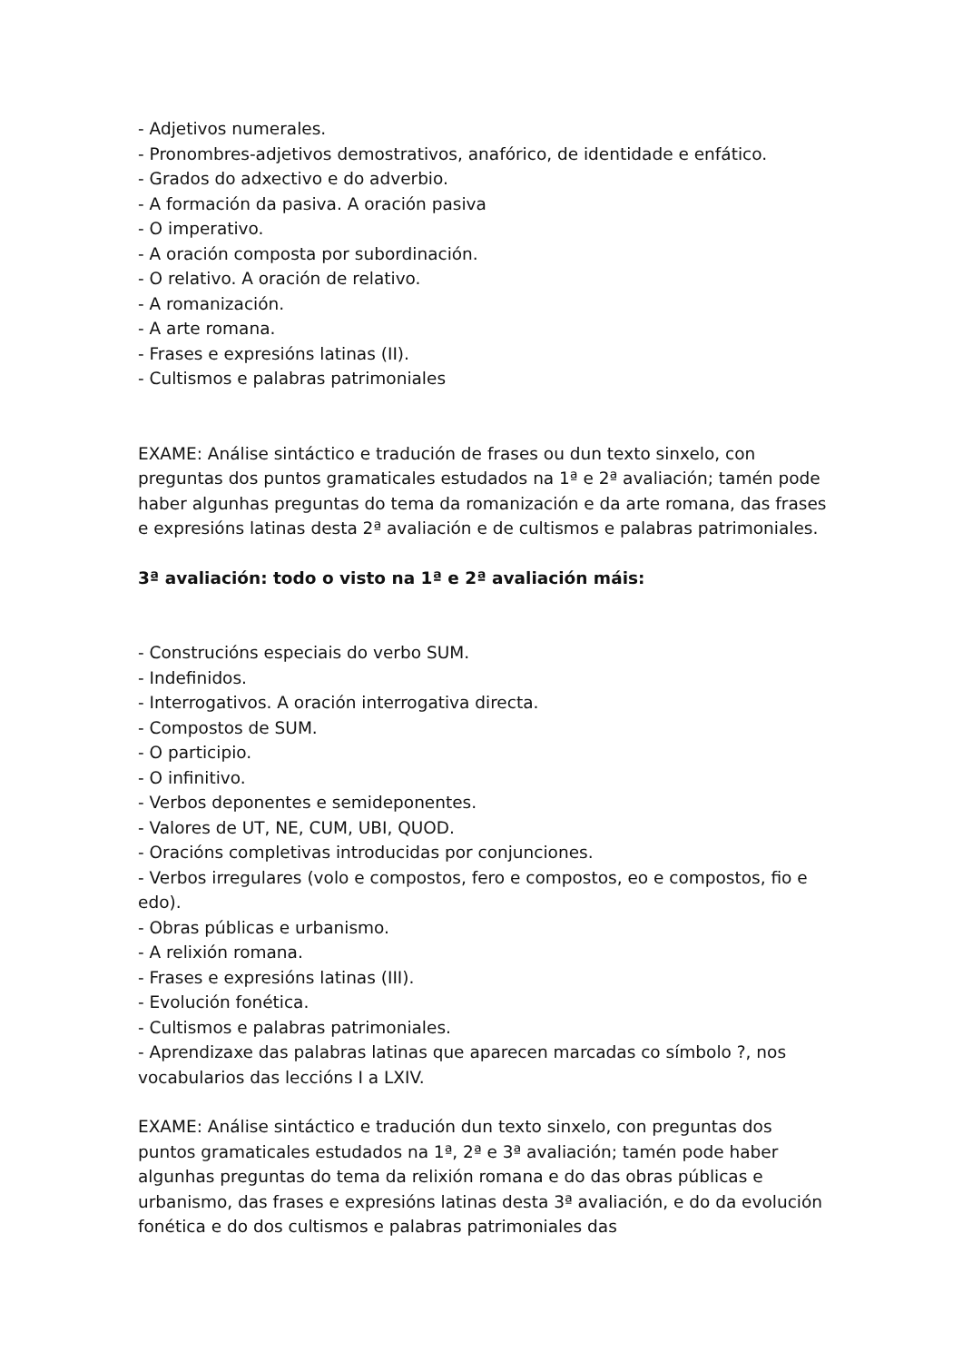- Adjetivos numerales.
- Pronombres-adjetivos demostrativos, anafórico, de identidade e enfático.
- Grados do adxectivo e do adverbio.
- A formación da pasiva. A oración pasiva
- O imperativo.
- A oración composta por subordinación.
- O relativo. A oración de relativo.
- A romanización.
- A arte romana.
- Frases e expresións latinas (II).
- Cultismos e palabras patrimoniales
EXAME: Análise sintáctico e tradución de frases ou dun texto sinxelo, con preguntas dos puntos gramaticales estudados na 1ª e 2ª avaliación; tamén pode haber algunhas preguntas do tema da romanización e da arte romana, das frases e expresións latinas desta 2ª avaliación e de cultismos e palabras patrimoniales.
3ª avaliación: todo o visto na 1ª e 2ª avaliación máis:
- Construcións especiais do verbo SUM.
- Indefinidos.
- Interrogativos. A oración interrogativa directa.
- Compostos de SUM.
- O participio.
- O infinitivo.
- Verbos deponentes e semideponentes.
- Valores de UT, NE, CUM, UBI, QUOD.
- Oracións completivas introducidas por conjunciones.
- Verbos irregulares (volo e compostos, fero e compostos, eo e compostos, fio e edo).
- Obras públicas e urbanismo.
- A relixión romana.
- Frases e expresións latinas (III).
- Evolución fonética.
- Cultismos e palabras patrimoniales.
- Aprendizaxe das palabras latinas que aparecen marcadas co símbolo ?, nos vocabularios das leccións I a LXIV.
EXAME: Análise sintáctico e tradución dun texto sinxelo, con preguntas dos puntos gramaticales estudados na 1ª, 2ª e 3ª avaliación; tamén pode haber algunhas preguntas do tema da relixión romana e do das obras públicas e urbanismo, das frases e expresións latinas desta 3ª avaliación, e do da evolución fonética e do dos cultismos e palabras patrimoniales das